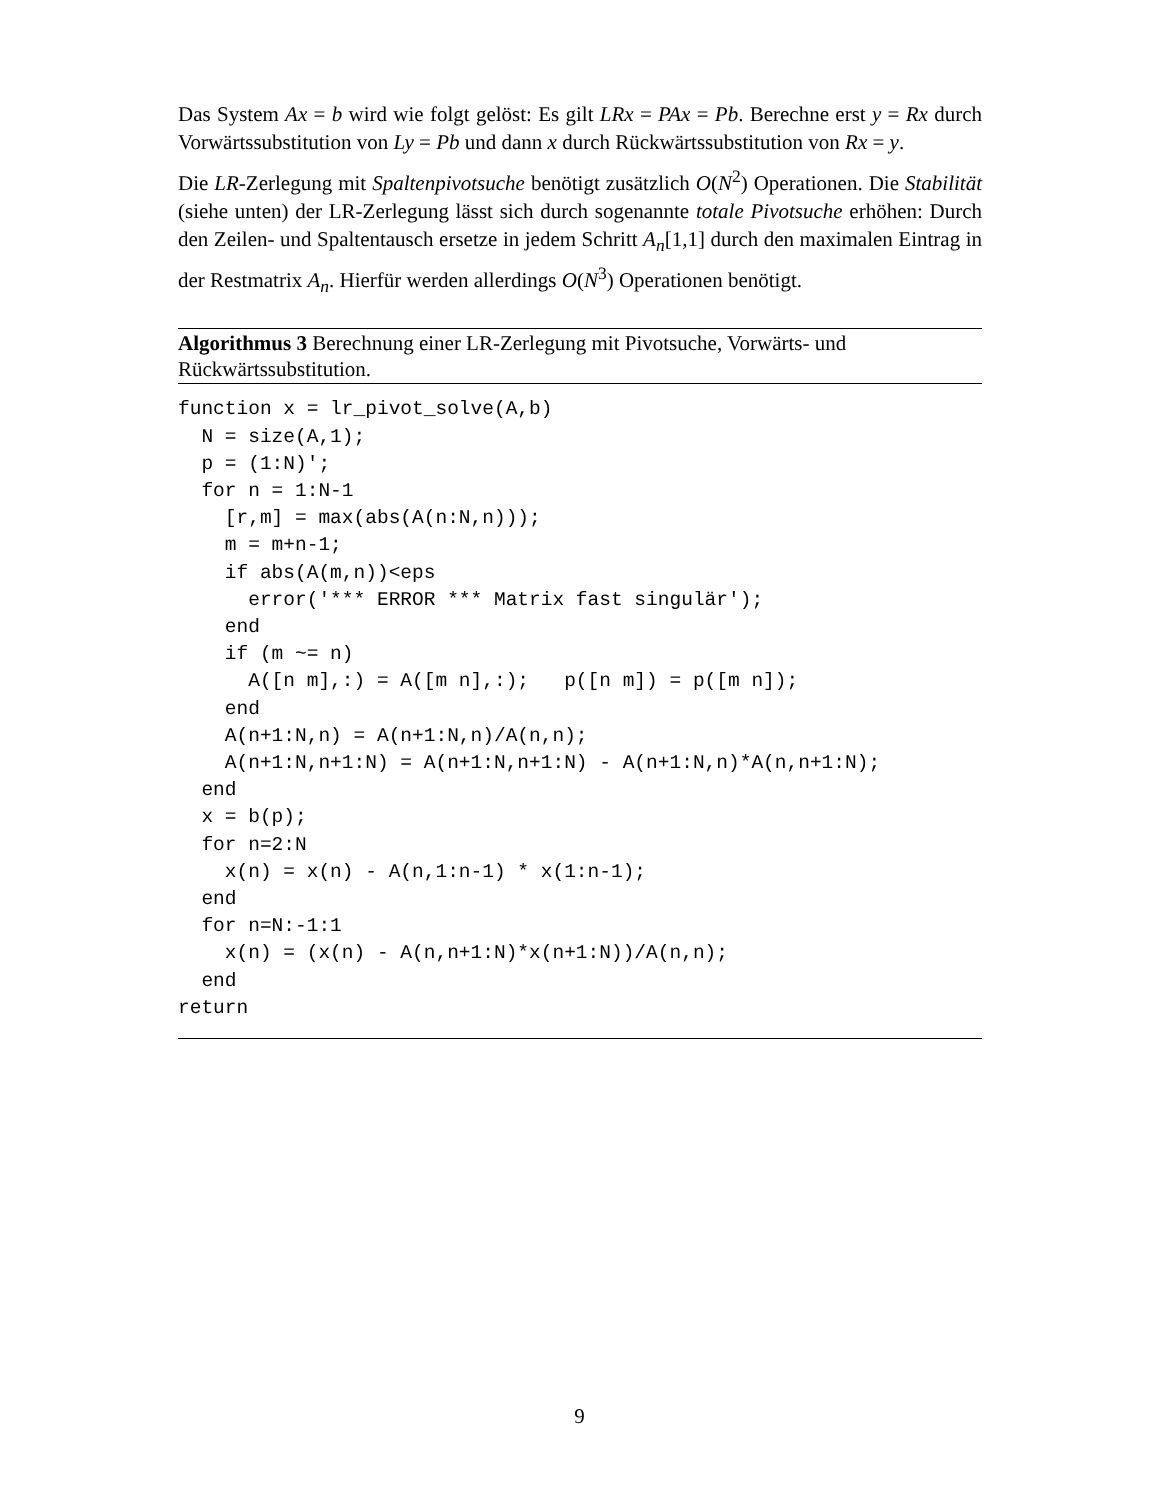Das System Ax = b wird wie folgt gelöst: Es gilt LRx = PAx = Pb. Berechne erst y = Rx durch Vorwärtssubstitution von Ly = Pb und dann x durch Rückwärtssubstitution von Rx = y.
Die LR-Zerlegung mit Spaltenpivotsuche benötigt zusätzlich O(N<sup>2</sup>) Operationen. Die Stabilität (siehe unten) der LR-Zerlegung lässt sich durch sogenannte totale Pivotsuche erhöhen: Durch den Zeilen- und Spaltentausch ersetze in jedem Schritt A<sub>n</sub>[1,1] durch den maximalen Eintrag in der Restmatrix A<sub>n</sub>. Hierfür werden allerdings O(N<sup>3</sup>) Operationen benötigt.
Algorithmus 3 Berechnung einer LR-Zerlegung mit Pivotsuche, Vorwärts- und Rückwärtssubstitution.
function x = lr_pivot_solve(A,b)
  N = size(A,1);
  p = (1:N)';
  for n = 1:N-1
    [r,m] = max(abs(A(n:N,n)));
    m = m+n-1;
    if abs(A(m,n))<eps
      error('*** ERROR *** Matrix fast singulär');
    end
    if (m ~= n)
      A([n m],:) = A([m n],:);   p([n m]) = p([m n]);
    end
    A(n+1:N,n) = A(n+1:N,n)/A(n,n);
    A(n+1:N,n+1:N) = A(n+1:N,n+1:N) - A(n+1:N,n)*A(n,n+1:N);
  end
  x = b(p);
  for n=2:N
    x(n) = x(n) - A(n,1:n-1) * x(1:n-1);
  end
  for n=N:-1:1
    x(n) = (x(n) - A(n,n+1:N)*x(n+1:N))/A(n,n);
  end
return
9